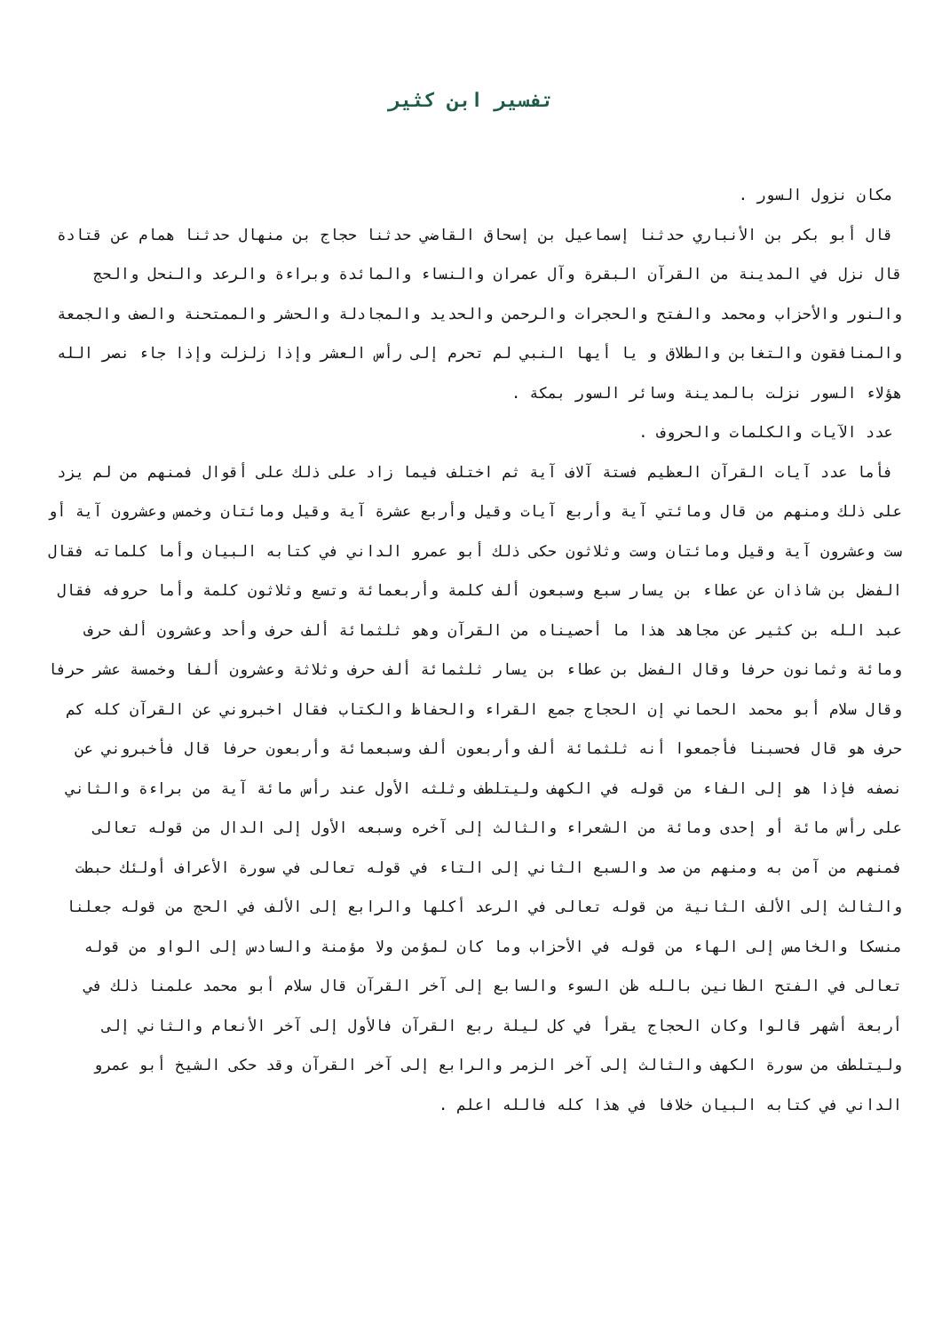تفسير ابن كثير
مكان نزول السور .
قال أبو بكر بن الأنباري حدثنا إسماعيل بن إسحاق القاضي حدثنا حجاج بن منهال حدثنا همام عن قتادة قال نزل في المدينة من القرآن البقرة وآل عمران والنساء والمائدة وبراءة والرعد والنحل والحج والنور والأحزاب ومحمد والفتح والحجرات والرحمن والحديد والمجادلة والحشر والممتحنة والصف والجمعة والمنافقون والتغابن والطلاق و يا أيها النبي لم تحرم إلى رأس العشر وإذا زلزلت وإذا جاء نصر الله هؤلاء السور نزلت بالمدينة وسائر السور بمكة .
عدد الآيات والكلمات والحروف .
فأما عدد آيات القرآن العظيم فستة آلاف آية ثم اختلف فيما زاد على ذلك على أقوال فمنهم من لم يزد على ذلك ومنهم من قال ومائتي آية وأربع آيات وقيل وأربع عشرة آية وقيل ومائتان وخمس وعشرون آية أو ست وعشرون آية وقيل ومائتان وست وثلاثون حكى ذلك أبو عمرو الداني في كتابه البيان وأما كلماته فقال الفضل بن شاذان عن عطاء بن يسار سبع وسبعون ألف كلمة وأربعمائة وتسع وثلاثون كلمة وأما حروفه فقال عبد الله بن كثير عن مجاهد هذا ما أحصيناه من القرآن وهو ثلثمائة ألف حرف وأحد وعشرون ألف حرف ومائة وثمانون حرفا وقال الفضل بن عطاء بن يسار ثلثمائة ألف حرف وثلاثة وعشرون ألفا وخمسة عشر حرفا وقال سلام أبو محمد الحماني إن الحجاج جمع القراء والحفاظ والكتاب فقال اخبروني عن القرآن كله كم حرف هو قال فحسبنا فأجمعوا أنه ثلثمائة ألف وأربعون ألف وسبعمائة وأربعون حرفا قال فأخبروني عن نصفه فإذا هو إلى الفاء من قوله في الكهف وليتلطف وثلثه الأول عند رأس مائة آية من براءة والثاني على رأس مائة أو إحدى ومائة من الشعراء والثالث إلى آخره وسبعه الأول إلى الدال من قوله تعالى فمنهم من آمن به ومنهم من صد والسبع الثاني إلى التاء في قوله تعالى في سورة الأعراف أولئك حبطت والثالث إلى الألف الثانية من قوله تعالى في الرعد أكلها والرابع إلى الألف في الحج من قوله جعلنا منسكا والخامس إلى الهاء من قوله في الأحزاب وما كان لمؤمن ولا مؤمنة والسادس إلى الواو من قوله تعالى في الفتح الظانين بالله ظن السوء والسابع إلى آخر القرآن قال سلام أبو محمد علمنا ذلك في أربعة أشهر قالوا وكان الحجاج يقرأ في كل ليلة ربع القرآن فالأول إلى آخر الأنعام والثاني إلى وليتلطف من سورة الكهف والثالث إلى آخر الزمر والرابع إلى آخر القرآن وقد حكى الشيخ أبو عمرو الداني في كتابه البيان خلافا في هذا كله فالله اعلم .